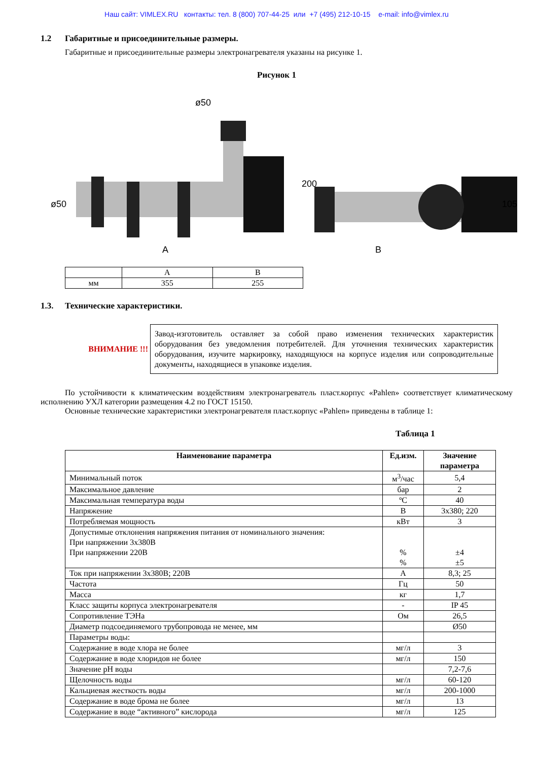Наш сайт: VIMLEX.RU контакты: тел. 8 (800) 707-44-25 или +7 (495) 212-10-15 e-mail: info@vimlex.ru
1.2 Габаритные и присоединительные размеры.
Габаритные и присоединительные размеры электронагревателя указаны на рисунке 1.
Рисунок 1
ø50
A
200
ø50
B
105
| | A | B |
| мм | 355 | 255 |
1.3. Технические характеристики.
ВНИМАНИЕ !!!
Завод-изготовитель оставляет за собой право изменения технических характеристик оборудования без уведомления потребителей. Для уточнения технических характеристик оборудования, изучите маркировку, находящуюся на корпусе изделия или сопроводительные документы, находящиеся в упаковке изделия.
По устойчивости к климатическим воздействиям электронагреватель пласт.корпус «Pahlen» соответствует климатическому исполнению УХЛ категории размещения 4.2 по ГОСТ 15150.
Основные технические характеристики электронагревателя пласт.корпус «Pahlen» приведены в таблице 1:
Таблица 1
| Наименование параметра | Ед.изм. | Значение параметра |
| --- | --- | --- |
| Минимальный поток | м<sup>3</sup>/час | 5,4 |
| Максимальное давление | бар | 2 |
| Максимальная температура воды | ºС | 40 |
| Напряжение | В | 3х380; 220 |
| Потребляемая мощность | кВт | 3 |
| Допустимые отклонения напряжения питания от номинального значения: При напряжении 3х380В При напряжении 220В | % % | ±4 ±5 |
| Ток при напряжении 3х380В; 220В | А | 8,3; 25 |
| Частота | Гц | 50 |
| Масса | кг | 1,7 |
| Класс защиты корпуса электронагревателя | - | IP 45 |
| Сопротивление ТЭНа | Ом | 26,5 |
| Диаметр подсоединяемого трубопровода не менее, мм | | Ø50 |
| Параметры воды: | | |
| Содержание в воде хлора не более | мг/л | 3 |
| Содержание в воде хлоридов не более | мг/л | 150 |
| Значение рН воды | | 7,2-7,6 |
| Щелочность воды | мг/л | 60-120 |
| Кальциевая жесткость воды | мг/л | 200-1000 |
| Содержание в воде брома не более | мг/л | 13 |
| Содержание в воде “активного” кислорода | мг/л | 125 |